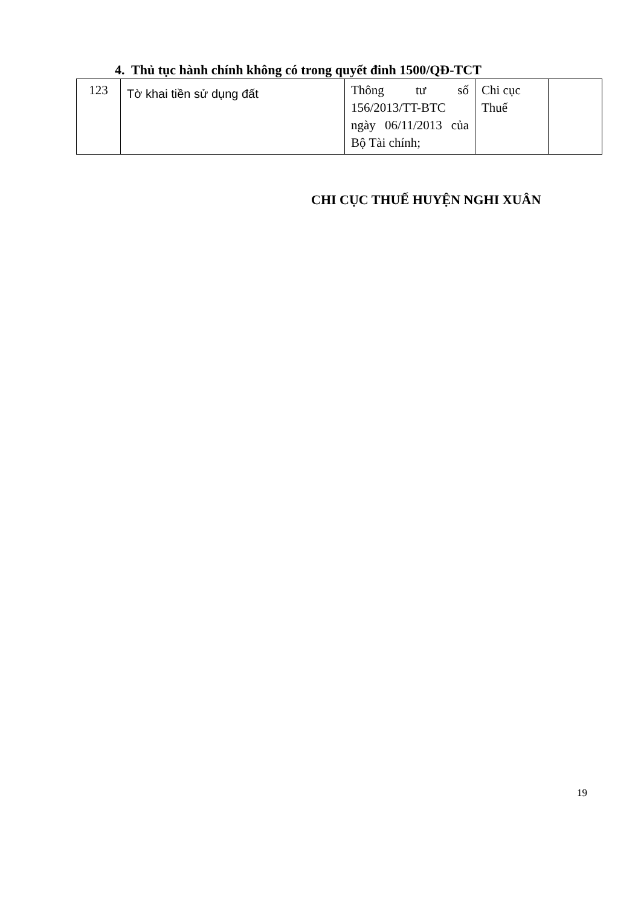4. Thủ tục hành chính không có trong quyết đinh 1500/QĐ-TCT
| 123 | Tờ khai tiền sử dụng đất | Thông tư số 156/2013/TT-BTC ngày 06/11/2013 của Bộ Tài chính; | Chi cục Thuế | |
CHI CỤC THUẾ HUYỆN NGHI XUÂN
19